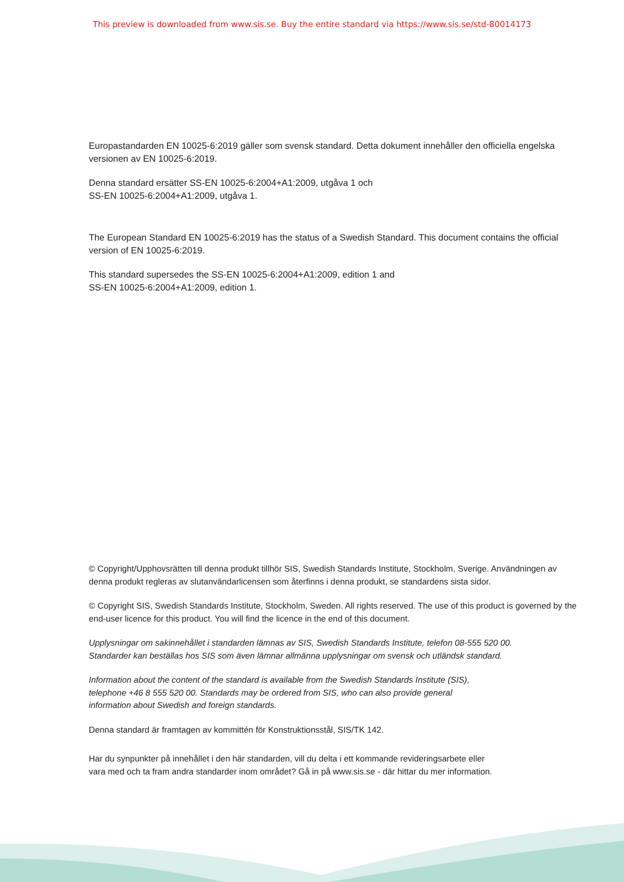This preview is downloaded from www.sis.se. Buy the entire standard via https://www.sis.se/std-80014173
Europastandarden EN 10025-6:2019 gäller som svensk standard. Detta dokument innehåller den officiella engelska versionen av EN 10025-6:2019.
Denna standard ersätter SS-EN 10025-6:2004+A1:2009, utgåva 1 och
SS-EN 10025-6:2004+A1:2009, utgåva 1.
The European Standard EN 10025-6:2019 has the status of a Swedish Standard. This document contains the official version of EN 10025-6:2019.
This standard supersedes the SS-EN 10025-6:2004+A1:2009, edition 1 and
SS-EN 10025-6:2004+A1:2009, edition 1.
© Copyright/Upphovsrätten till denna produkt tillhör SIS, Swedish Standards Institute, Stockholm, Sverige. Användningen av denna produkt regleras av slutanvändarlicensen som återfinns i denna produkt, se standardens sista sidor.
© Copyright SIS, Swedish Standards Institute, Stockholm, Sweden. All rights reserved. The use of this product is governed by the end-user licence for this product. You will find the licence in the end of this document.
Upplysningar om sakinnehållet i standarden lämnas av SIS, Swedish Standards Institute, telefon 08-555 520 00.
Standarder kan beställas hos SIS som även lämnar allmänna upplysningar om svensk och utländsk standard.
Information about the content of the standard is available from the Swedish Standards Institute (SIS),
telephone +46 8 555 520 00. Standards may be ordered from SIS, who can also provide general
information about Swedish and foreign standards.
Denna standard är framtagen av kommittén för Konstruktionsstål, SIS/TK 142.
Har du synpunkter på innehållet i den här standarden, vill du delta i ett kommande revideringsarbete eller
vara med och ta fram andra standarder inom området? Gå in på www.sis.se - där hittar du mer information.